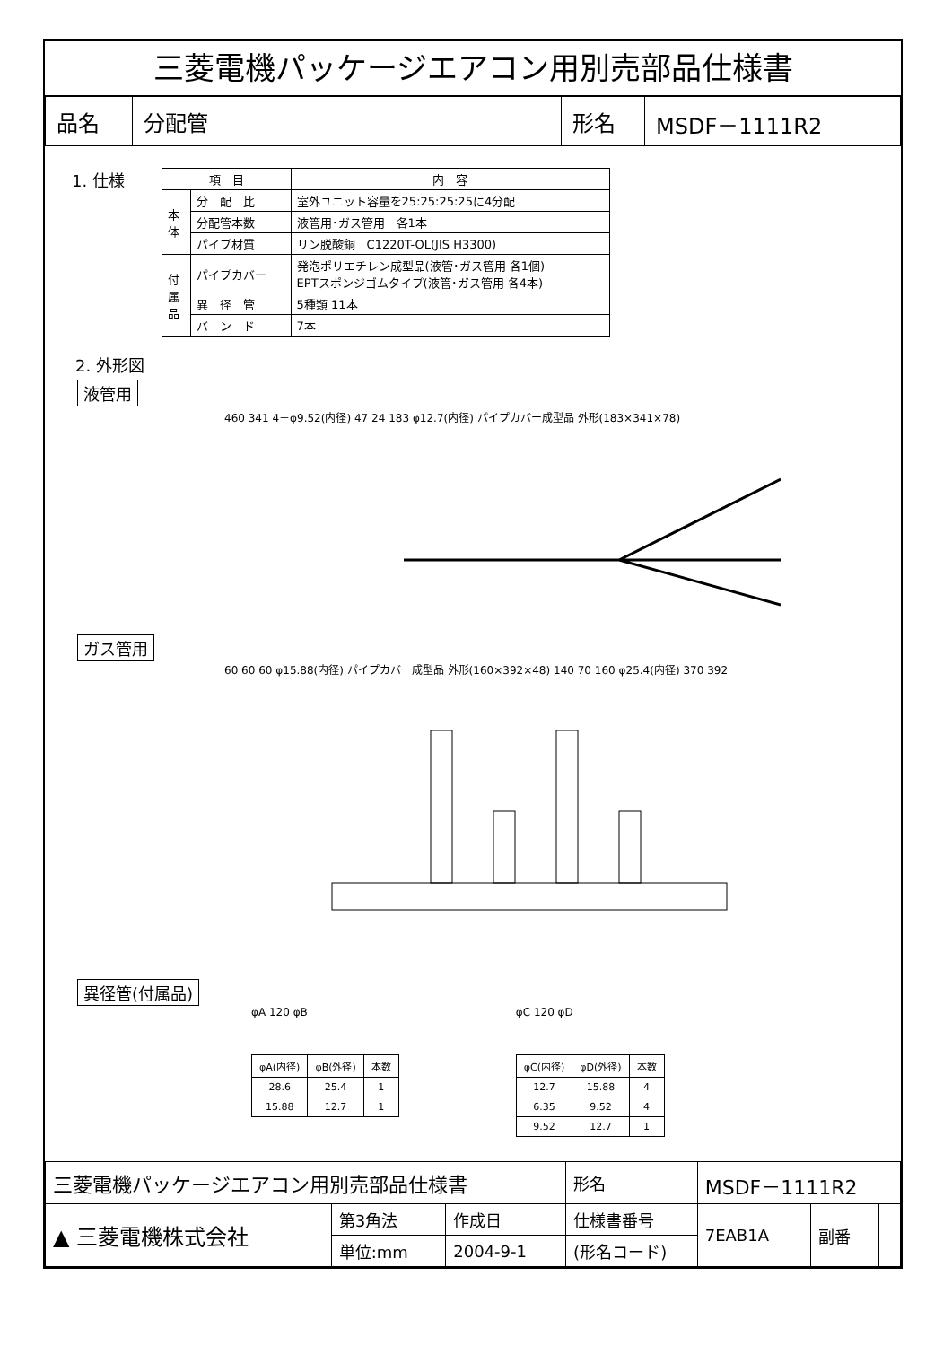三菱電機パッケージエアコン用別売部品仕様書
| 品名 | 分配管 | 形名 | MSDF－1111R2 |
1. 仕様
| 項 目 | | 内 容 |
| --- | --- | --- |
| 本 体 | 分 配 比 | 室外ユニット容量を25:25:25:25に4分配 |
| | 分配管本数 | 液管用･ガス管用 各1本 |
| | パイプ材質 | リン脱酸銅 C1220T-OL(JIS H3300) |
| 付 属 品 | パイプカバー | 発泡ポリエチレン成型品(液管･ガス管用 各1個) EPTスポンジゴムタイプ(液管･ガス管用 各4本) |
| | 異 径 管 | 5種類 11本 |
| | バ ン ド | 7本 |
2. 外形図
液管用
460 341 4－φ9.52(内径) 47 24 183 φ12.7(内径) パイプカバー成型品 外形(183×341×78)
ガス管用
60 60 60 φ15.88(内径) パイプカバー成型品 外形(160×392×48) 140 70 160 φ25.4(内径) 370 392
異径管(付属品)
φA 120 φB
| φA(内径) | φB(外径) | 本数 |
| --- | --- | --- |
| 28.6 | 25.4 | 1 |
| 15.88 | 12.7 | 1 |
φC 120 φD
| φC(内径) | φD(外径) | 本数 |
| --- | --- | --- |
| 12.7 | 15.88 | 4 |
| 6.35 | 9.52 | 4 |
| 9.52 | 12.7 | 1 |
| 三菱電機パッケージエアコン用別売部品仕様書 | | | 形名 | MSDF－1111R2 | | |
| ▲ 三菱電機株式会社 | 第3角法 | 作成日 | 仕様書番号 | 7EAB1A | 副番 | |
| | 単位:mm | 2004-9-1 | (形名コード) | | | |